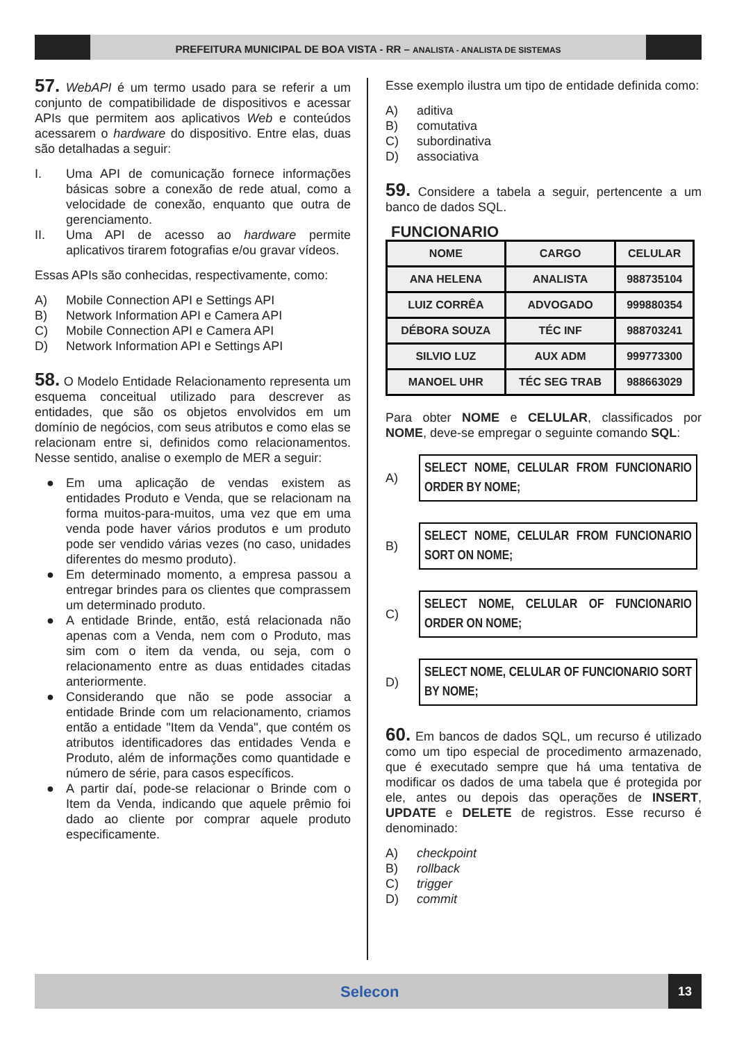PREFEITURA MUNICIPAL DE BOA VISTA - RR – ANALISTA - ANALISTA DE SISTEMAS
57. WebAPI é um termo usado para se referir a um conjunto de compatibilidade de dispositivos e acessar APIs que permitem aos aplicativos Web e conteúdos acessarem o hardware do dispositivo. Entre elas, duas são detalhadas a seguir:
I. Uma API de comunicação fornece informações básicas sobre a conexão de rede atual, como a velocidade de conexão, enquanto que outra de gerenciamento.
II. Uma API de acesso ao hardware permite aplicativos tirarem fotografias e/ou gravar vídeos.
Essas APIs são conhecidas, respectivamente, como:
A) Mobile Connection API e Settings API
B) Network Information API e Camera API
C) Mobile Connection API e Camera API
D) Network Information API e Settings API
58. O Modelo Entidade Relacionamento representa um esquema conceitual utilizado para descrever as entidades, que são os objetos envolvidos em um domínio de negócios, com seus atributos e como elas se relacionam entre si, definidos como relacionamentos. Nesse sentido, analise o exemplo de MER a seguir:
● Em uma aplicação de vendas existem as entidades Produto e Venda, que se relacionam na forma muitos-para-muitos, uma vez que em uma venda pode haver vários produtos e um produto pode ser vendido várias vezes (no caso, unidades diferentes do mesmo produto).
● Em determinado momento, a empresa passou a entregar brindes para os clientes que comprassem um determinado produto.
● A entidade Brinde, então, está relacionada não apenas com a Venda, nem com o Produto, mas sim com o item da venda, ou seja, com o relacionamento entre as duas entidades citadas anteriormente.
● Considerando que não se pode associar a entidade Brinde com um relacionamento, criamos então a entidade "Item da Venda", que contém os atributos identificadores das entidades Venda e Produto, além de informações como quantidade e número de série, para casos específicos.
● A partir daí, pode-se relacionar o Brinde com o Item da Venda, indicando que aquele prêmio foi dado ao cliente por comprar aquele produto especificamente.
Esse exemplo ilustra um tipo de entidade definida como:
A) aditiva
B) comutativa
C) subordinativa
D) associativa
59. Considere a tabela a seguir, pertencente a um banco de dados SQL.
FUNCIONARIO
| NOME | CARGO | CELULAR |
| --- | --- | --- |
| ANA HELENA | ANALISTA | 988735104 |
| LUIZ CORRÊA | ADVOGADO | 999880354 |
| DÉBORA SOUZA | TÉC INF | 988703241 |
| SILVIO LUZ | AUX ADM | 999773300 |
| MANOEL UHR | TÉC SEG TRAB | 988663029 |
Para obter NOME e CELULAR, classificados por NOME, deve-se empregar o seguinte comando SQL:
A)
SELECT NOME, CELULAR FROM FUNCIONARIO ORDER BY NOME;
B)
SELECT NOME, CELULAR FROM FUNCIONARIO SORT ON NOME;
C)
SELECT NOME, CELULAR OF FUNCIONARIO ORDER ON NOME;
D)
SELECT NOME, CELULAR OF FUNCIONARIO SORT BY NOME;
60. Em bancos de dados SQL, um recurso é utilizado como um tipo especial de procedimento armazenado, que é executado sempre que há uma tentativa de modificar os dados de uma tabela que é protegida por ele, antes ou depois das operações de INSERT, UPDATE e DELETE de registros. Esse recurso é denominado:
A) checkpoint
B) rollback
C) trigger
D) commit
Selecon
13